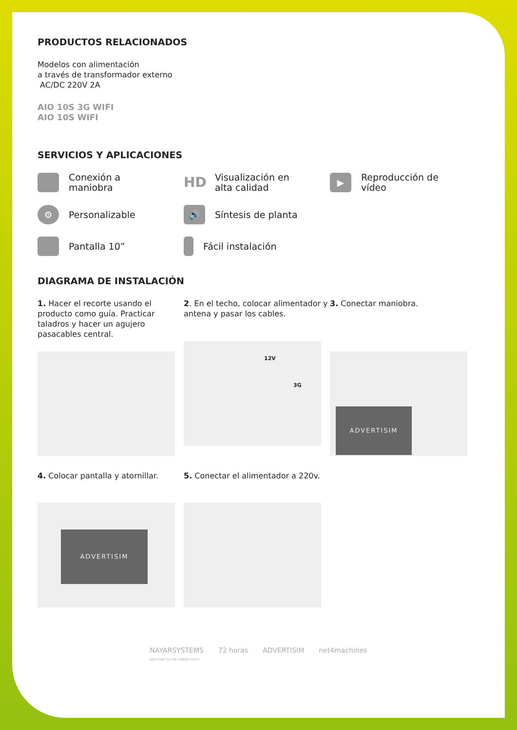PRODUCTOS RELACIONADOS
Modelos con alimentación
a través de transformador externo
AC/DC 220V 2A
AIO 10S 3G WIFI
AIO 10S WIFI
SERVICIOS Y APLICACIONES
Conexión a
maniobra
HD Visualización en
alta calidad
▶ Reproducción de
vídeo
⚙ Personalizable
🔊 Síntesis de planta
Pantalla 10”
Fácil instalación
DIAGRAMA DE INSTALACIÓN
1. Hacer el recorte usando el producto como guía. Practicar taladros y hacer un agujero pasacables central.
2. En el techo, colocar alimentador y antena y pasar los cables.
12V
3G
3. Conectar maniobra.
ADVERTISIM
4. Colocar pantalla y atornillar.
ADVERTISIM
5. Conectar el alimentador a 220v.
NAYARSYSTEMS
WELCOME TO THE CONNECTIVITY 72 horas ADVERTISIM net4machines